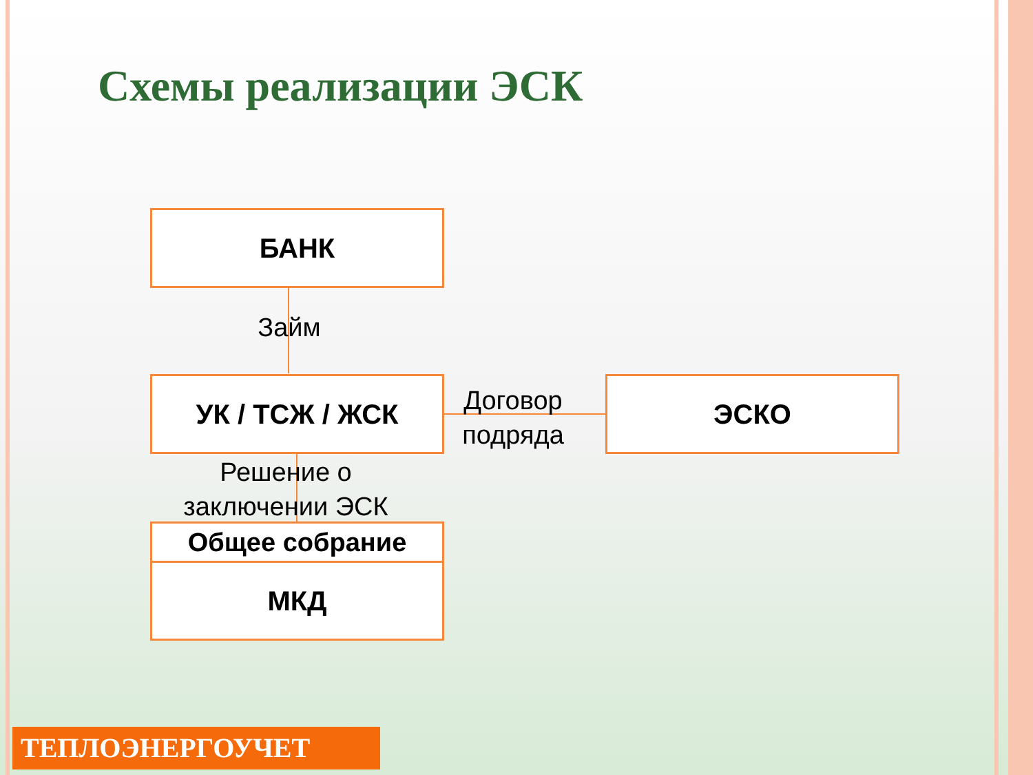Схемы реализации ЭСК
БАНК
Займ
УК / ТСЖ / ЖСК
Договор подряда
ЭСКО
Решение о заключении ЭСК
Общее собрание
МКД
ТЕПЛОЭНЕРГОУЧЕТ